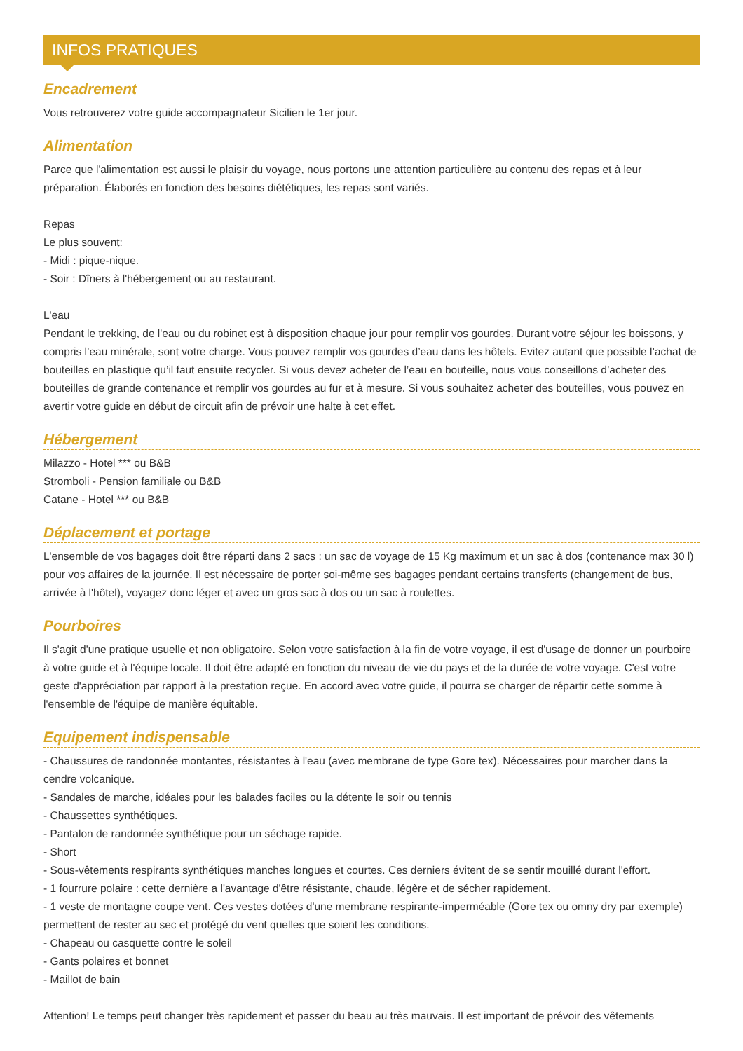INFOS PRATIQUES
Encadrement
Vous retrouverez votre guide accompagnateur Sicilien le 1er jour.
Alimentation
Parce que l'alimentation est aussi le plaisir du voyage, nous portons une attention particulière au contenu des repas et à leur préparation. Élaborés en fonction des besoins diététiques, les repas sont variés.
Repas
Le plus souvent:
- Midi : pique-nique.
- Soir : Dîners à l'hébergement ou au restaurant.
L'eau
Pendant le trekking, de l'eau ou du robinet est à disposition chaque jour pour remplir vos gourdes. Durant votre séjour les boissons, y compris l’eau minérale, sont votre charge. Vous pouvez remplir vos gourdes d’eau dans les hôtels. Evitez autant que possible l’achat de bouteilles en plastique qu’il faut ensuite recycler. Si vous devez acheter de l’eau en bouteille, nous vous conseillons d’acheter des bouteilles de grande contenance et remplir vos gourdes au fur et à mesure. Si vous souhaitez acheter des bouteilles, vous pouvez en avertir votre guide en début de circuit afin de prévoir une halte à cet effet.
Hébergement
Milazzo - Hotel *** ou B&B
Stromboli - Pension familiale ou B&B
Catane - Hotel *** ou B&B
Déplacement et portage
L'ensemble de vos bagages doit être réparti dans 2 sacs : un sac de voyage de 15 Kg maximum et un sac à dos (contenance max 30 l) pour vos affaires de la journée. Il est nécessaire de porter soi-même ses bagages pendant certains transferts (changement de bus, arrivée à l'hôtel), voyagez donc léger et avec un gros sac à dos ou un sac à roulettes.
Pourboires
Il s'agit d'une pratique usuelle et non obligatoire. Selon votre satisfaction à la fin de votre voyage, il est d'usage de donner un pourboire à votre guide et à l'équipe locale. Il doit être adapté en fonction du niveau de vie du pays et de la durée de votre voyage. C'est votre geste d'appréciation par rapport à la prestation reçue. En accord avec votre guide, il pourra se charger de répartir cette somme à l'ensemble de l'équipe de manière équitable.
Equipement indispensable
- Chaussures de randonnée montantes, résistantes à l'eau (avec membrane de type Gore tex). Nécessaires pour marcher dans la cendre volcanique.
- Sandales de marche, idéales pour les balades faciles ou la détente le soir ou tennis
- Chaussettes synthétiques.
- Pantalon de randonnée synthétique pour un séchage rapide.
- Short
- Sous-vêtements respirants synthétiques manches longues et courtes. Ces derniers évitent de se sentir mouillé durant l'effort.
- 1 fourrure polaire : cette dernière a l'avantage d'être résistante, chaude, légère et de sécher rapidement.
- 1 veste de montagne coupe vent. Ces vestes dotées d'une membrane respirante-imperméable (Gore tex ou omny dry par exemple) permettent de rester au sec et protégé du vent quelles que soient les conditions.
- Chapeau ou casquette contre le soleil
- Gants polaires et bonnet
- Maillot de bain
Attention! Le temps peut changer très rapidement et passer du beau au très mauvais. Il est important de prévoir des vêtements